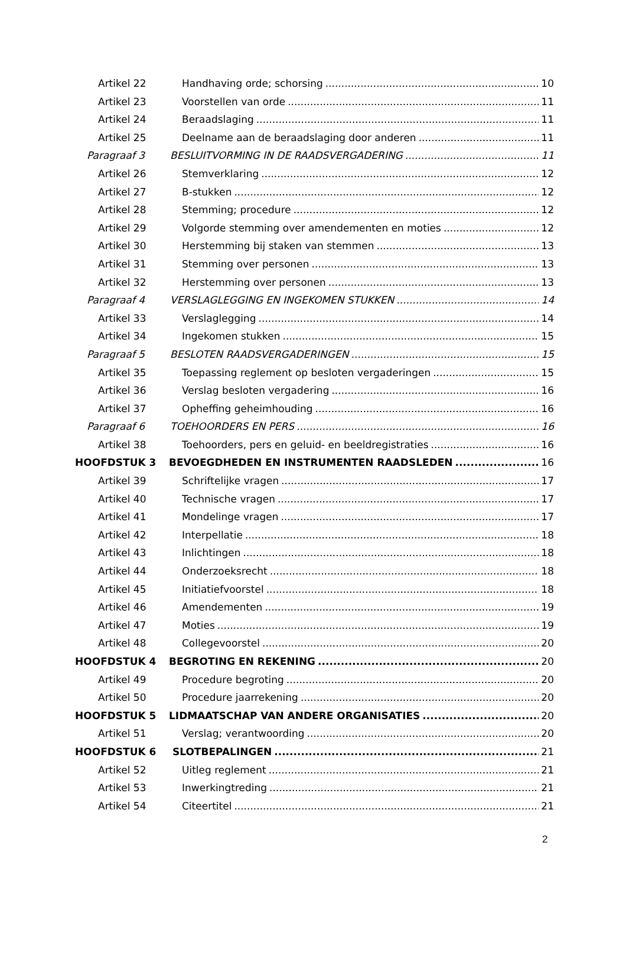Artikel 22 Handhaving orde; schorsing 10
Artikel 23 Voorstellen van orde 11
Artikel 24 Beraadslaging 11
Artikel 25 Deelname aan de beraadslaging door anderen 11
Paragraaf 3 BESLUITVORMING IN DE RAADSVERGADERING 11
Artikel 26 Stemverklaring 12
Artikel 27 B-stukken 12
Artikel 28 Stemming; procedure 12
Artikel 29 Volgorde stemming over amendementen en moties 12
Artikel 30 Herstemming bij staken van stemmen 13
Artikel 31 Stemming over personen 13
Artikel 32 Herstemming over personen 13
Paragraaf 4 VERSLAGLEGGING EN INGEKOMEN STUKKEN 14
Artikel 33 Verslaglegging 14
Artikel 34 Ingekomen stukken 15
Paragraaf 5 BESLOTEN RAADSVERGADERINGEN 15
Artikel 35 Toepassing reglement op besloten vergaderingen 15
Artikel 36 Verslag besloten vergadering 16
Artikel 37 Opheffing geheimhouding 16
Paragraaf 6 TOEHOORDERS EN PERS 16
Artikel 38 Toehoorders, pers en geluid- en beeldregistraties 16
HOOFDSTUK 3 BEVOEGDHEDEN EN INSTRUMENTEN RAADSLEDEN 16
Artikel 39 Schriftelijke vragen 17
Artikel 40 Technische vragen 17
Artikel 41 Mondelinge vragen 17
Artikel 42 Interpellatie 18
Artikel 43 Inlichtingen 18
Artikel 44 Onderzoeksrecht 18
Artikel 45 Initiatiefvoorstel 18
Artikel 46 Amendementen 19
Artikel 47 Moties 19
Artikel 48 Collegevoorstel 20
HOOFDSTUK 4 BEGROTING EN REKENING 20
Artikel 49 Procedure begroting 20
Artikel 50 Procedure jaarrekening 20
HOOFDSTUK 5 LIDMAATSCHAP VAN ANDERE ORGANISATIES 20
Artikel 51 Verslag; verantwoording 20
HOOFDSTUK 6 SLOTBEPALINGEN 21
Artikel 52 Uitleg reglement 21
Artikel 53 Inwerkingtreding 21
Artikel 54 Citeertitel 21
2